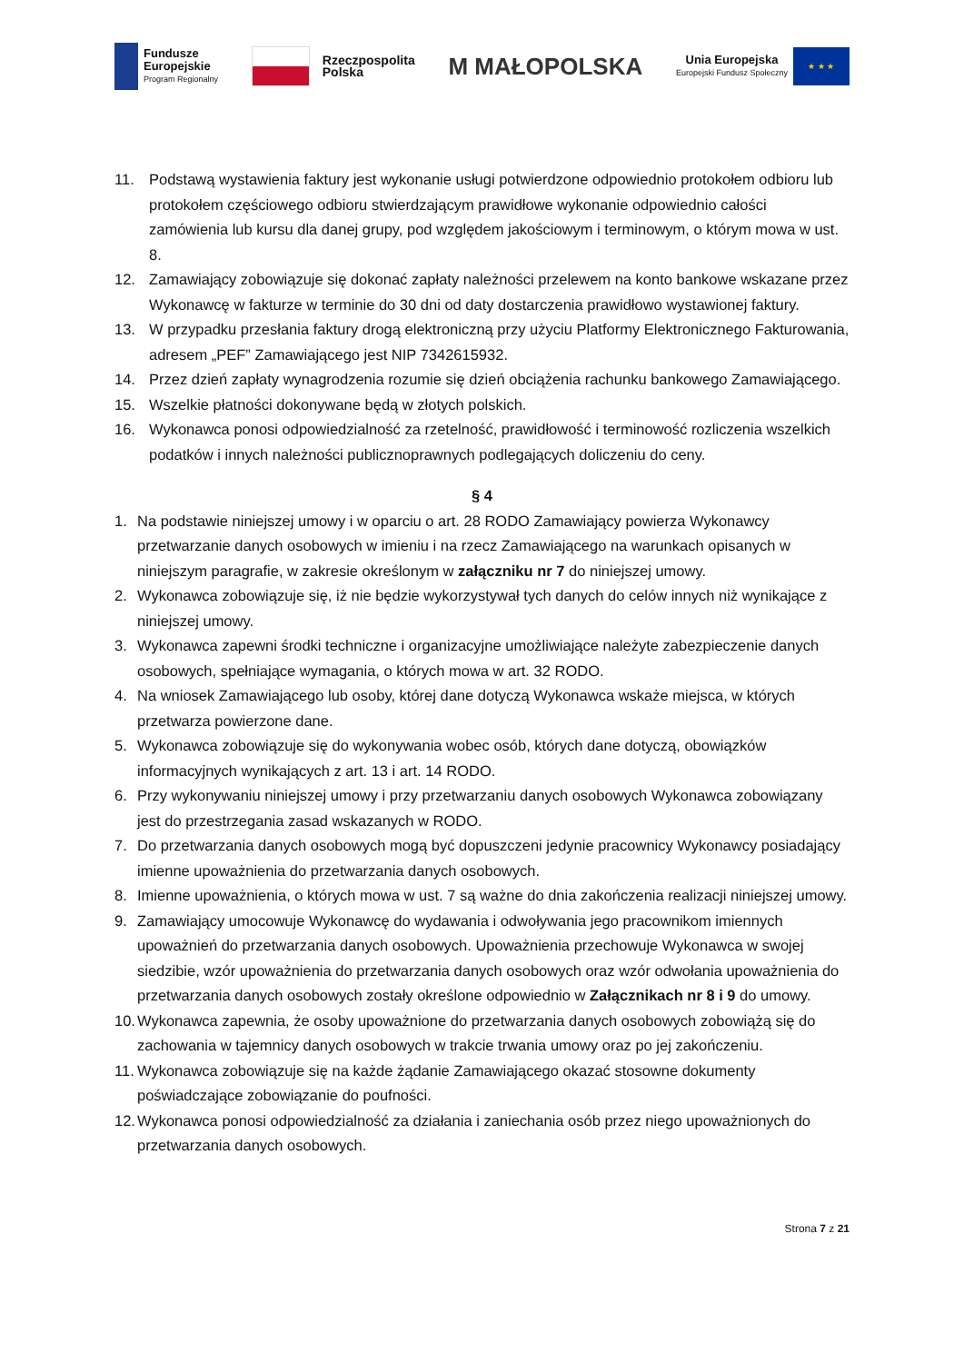Fundusze
Europejskie
Program Regionalny
Rzeczpospolita
Polska
M MAŁOPOLSKA
Unia Europejska
Europejski Fundusz Społeczny
★ ★ ★
11. Podstawą wystawienia faktury jest wykonanie usługi potwierdzone odpowiednio protokołem odbioru lub protokołem częściowego odbioru stwierdzającym prawidłowe wykonanie odpowiednio całości zamówienia lub kursu dla danej grupy, pod względem jakościowym i terminowym, o którym mowa w ust. 8.
12. Zamawiający zobowiązuje się dokonać zapłaty należności przelewem na konto bankowe wskazane przez Wykonawcę w fakturze w terminie do 30 dni od daty dostarczenia prawidłowo wystawionej faktury.
13. W przypadku przesłania faktury drogą elektroniczną przy użyciu Platformy Elektronicznego Fakturowania, adresem „PEF” Zamawiającego jest NIP 7342615932.
14. Przez dzień zapłaty wynagrodzenia rozumie się dzień obciążenia rachunku bankowego Zamawiającego.
15. Wszelkie płatności dokonywane będą w złotych polskich.
16. Wykonawca ponosi odpowiedzialność za rzetelność, prawidłowość i terminowość rozliczenia wszelkich podatków i innych należności publicznoprawnych podlegających doliczeniu do ceny.
§ 4
1. Na podstawie niniejszej umowy i w oparciu o art. 28 RODO Zamawiający powierza Wykonawcy przetwarzanie danych osobowych w imieniu i na rzecz Zamawiającego na warunkach opisanych w niniejszym paragrafie, w zakresie określonym w załączniku nr 7 do niniejszej umowy.
2. Wykonawca zobowiązuje się, iż nie będzie wykorzystywał tych danych do celów innych niż wynikające z niniejszej umowy.
3. Wykonawca zapewni środki techniczne i organizacyjne umożliwiające należyte zabezpieczenie danych osobowych, spełniające wymagania, o których mowa w art. 32 RODO.
4. Na wniosek Zamawiającego lub osoby, której dane dotyczą Wykonawca wskaże miejsca, w których przetwarza powierzone dane.
5. Wykonawca zobowiązuje się do wykonywania wobec osób, których dane dotyczą, obowiązków informacyjnych wynikających z art. 13 i art. 14 RODO.
6. Przy wykonywaniu niniejszej umowy i przy przetwarzaniu danych osobowych Wykonawca zobowiązany jest do przestrzegania zasad wskazanych w RODO.
7. Do przetwarzania danych osobowych mogą być dopuszczeni jedynie pracownicy Wykonawcy posiadający imienne upoważnienia do przetwarzania danych osobowych.
8. Imienne upoważnienia, o których mowa w ust. 7 są ważne do dnia zakończenia realizacji niniejszej umowy.
9. Zamawiający umocowuje Wykonawcę do wydawania i odwoływania jego pracownikom imiennych upoważnień do przetwarzania danych osobowych. Upoważnienia przechowuje Wykonawca w swojej siedzibie, wzór upoważnienia do przetwarzania danych osobowych oraz wzór odwołania upoważnienia do przetwarzania danych osobowych zostały określone odpowiednio w Załącznikach nr 8 i 9 do umowy.
10. Wykonawca zapewnia, że osoby upoważnione do przetwarzania danych osobowych zobowiążą się do zachowania w tajemnicy danych osobowych w trakcie trwania umowy oraz po jej zakończeniu.
11. Wykonawca zobowiązuje się na każde żądanie Zamawiającego okazać stosowne dokumenty poświadczające zobowiązanie do poufności.
12. Wykonawca ponosi odpowiedzialność za działania i zaniechania osób przez niego upoważnionych do przetwarzania danych osobowych.
Strona 7 z 21